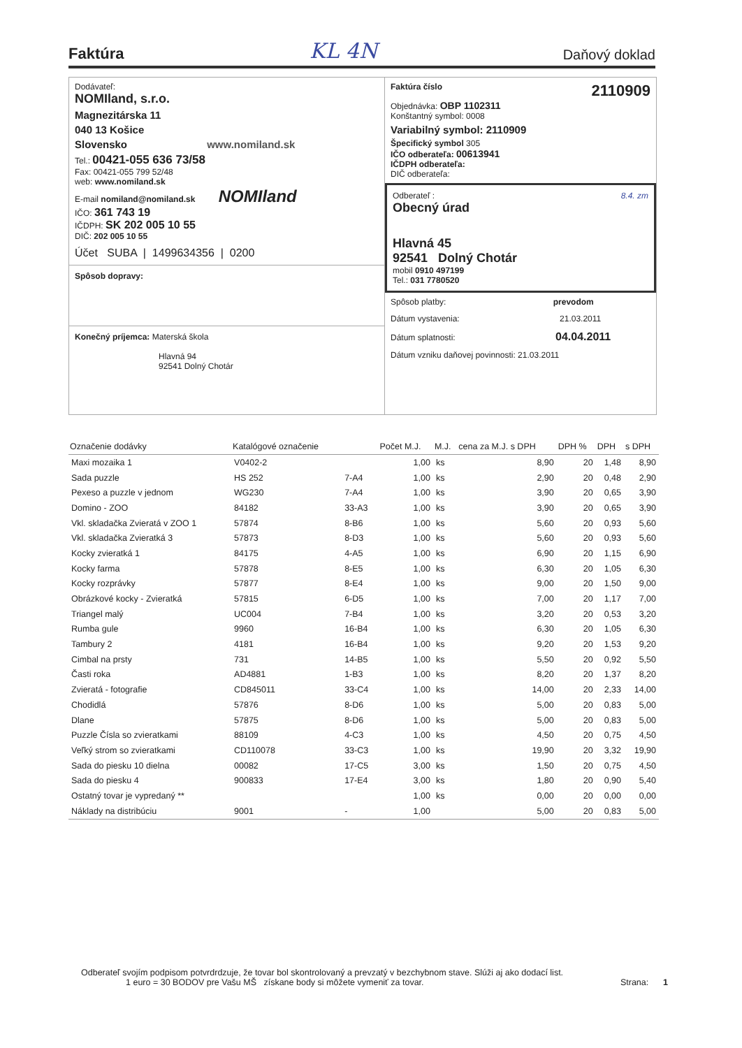Faktúra
KL 4N Daňový doklad
Dodávateľ:
NOMIland, s.r.o.
Magnezitárska 11
040 13 Košice
Slovensko www.nomiland.sk
Tel.: 00421-055 636 73/58
Fax: 00421-055 799 52/48
web: www.nomiland.sk
E-mail nomiland@nomiland.sk NOMIland
IČO: 361 743 19
IČDPH: SK 202 005 10 55
DIČ: 202 005 10 55
Účet SUBA | 1499634356 | 0200
Spôsob dopravy:
Konečný príjemca: Materská škola
Hlavná 94
92541 Dolný Chotár
Faktúra číslo 2110909
Objednávka: OBP 1102311
Konštantný symbol: 0008
Variabilný symbol: 2110909
Špecifický symbol 305
IČO odberateľa: 00613941
IČDPH odberateľa:
DIČ odberateľa:
Odberateľ : 8.4. zm
Obecný úrad
Hlavná 45
92541 Dolný Chotár
mobil 0910 497199
Tel.: 031 7780520
Spôsob platby: prevodom
Dátum vystavenia: 21.03.2011
Dátum splatnosti: 04.04.2011
Dátum vzniku daňovej povinnosti: 21.03.2011
| Označenie dodávky | Katalógové označenie | | Počet M.J. | M.J. | cena za M.J. s DPH | DPH % | DPH | s DPH |
| --- | --- | --- | --- | --- | --- | --- | --- | --- |
| Maxi mozaika 1 | V0402-2 | | 1,00 | ks | 8,90 | 20 | 1,48 | 8,90 |
| Sada puzzle | HS 252 | 7-A4 | 1,00 | ks | 2,90 | 20 | 0,48 | 2,90 |
| Pexeso a puzzle v jednom | WG230 | 7-A4 | 1,00 | ks | 3,90 | 20 | 0,65 | 3,90 |
| Domino - ZOO | 84182 | 33-A3 | 1,00 | ks | 3,90 | 20 | 0,65 | 3,90 |
| Vkl. skladačka Zvieratá v ZOO 1 | 57874 | 8-B6 | 1,00 | ks | 5,60 | 20 | 0,93 | 5,60 |
| Vkl. skladačka Zvieratká 3 | 57873 | 8-D3 | 1,00 | ks | 5,60 | 20 | 0,93 | 5,60 |
| Kocky zvieratká 1 | 84175 | 4-A5 | 1,00 | ks | 6,90 | 20 | 1,15 | 6,90 |
| Kocky farma | 57878 | 8-E5 | 1,00 | ks | 6,30 | 20 | 1,05 | 6,30 |
| Kocky rozprávky | 57877 | 8-E4 | 1,00 | ks | 9,00 | 20 | 1,50 | 9,00 |
| Obrázkové kocky - Zvieratká | 57815 | 6-D5 | 1,00 | ks | 7,00 | 20 | 1,17 | 7,00 |
| Triangel malý | UC004 | 7-B4 | 1,00 | ks | 3,20 | 20 | 0,53 | 3,20 |
| Rumba gule | 9960 | 16-B4 | 1,00 | ks | 6,30 | 20 | 1,05 | 6,30 |
| Tambury 2 | 4181 | 16-B4 | 1,00 | ks | 9,20 | 20 | 1,53 | 9,20 |
| Cimbal na prsty | 731 | 14-B5 | 1,00 | ks | 5,50 | 20 | 0,92 | 5,50 |
| Časti roka | AD4881 | 1-B3 | 1,00 | ks | 8,20 | 20 | 1,37 | 8,20 |
| Zvieratá - fotografie | CD845011 | 33-C4 | 1,00 | ks | 14,00 | 20 | 2,33 | 14,00 |
| Chodidlá | 57876 | 8-D6 | 1,00 | ks | 5,00 | 20 | 0,83 | 5,00 |
| Dlane | 57875 | 8-D6 | 1,00 | ks | 5,00 | 20 | 0,83 | 5,00 |
| Puzzle Čísla so zvieratkami | 88109 | 4-C3 | 1,00 | ks | 4,50 | 20 | 0,75 | 4,50 |
| Veľký strom so zvieratkami | CD110078 | 33-C3 | 1,00 | ks | 19,90 | 20 | 3,32 | 19,90 |
| Sada do piesku 10 dielna | 00082 | 17-C5 | 3,00 | ks | 1,50 | 20 | 0,75 | 4,50 |
| Sada do piesku 4 | 900833 | 17-E4 | 3,00 | ks | 1,80 | 20 | 0,90 | 5,40 |
| Ostatný tovar je vypredaný ** | | | 1,00 | ks | 0,00 | 20 | 0,00 | 0,00 |
| Náklady na distribúciu | 9001 | - | 1,00 | | 5,00 | 20 | 0,83 | 5,00 |
Odberateľ svojím podpisom potvrdrdzuje, že tovar bol skontrolovaný a prevzatý v bezchybnom stave. Slúži aj ako dodací list.
1 euro = 30 BODOV pre Vašu MŠ získane body si môžete vymeniť za tovar. Strana: 1